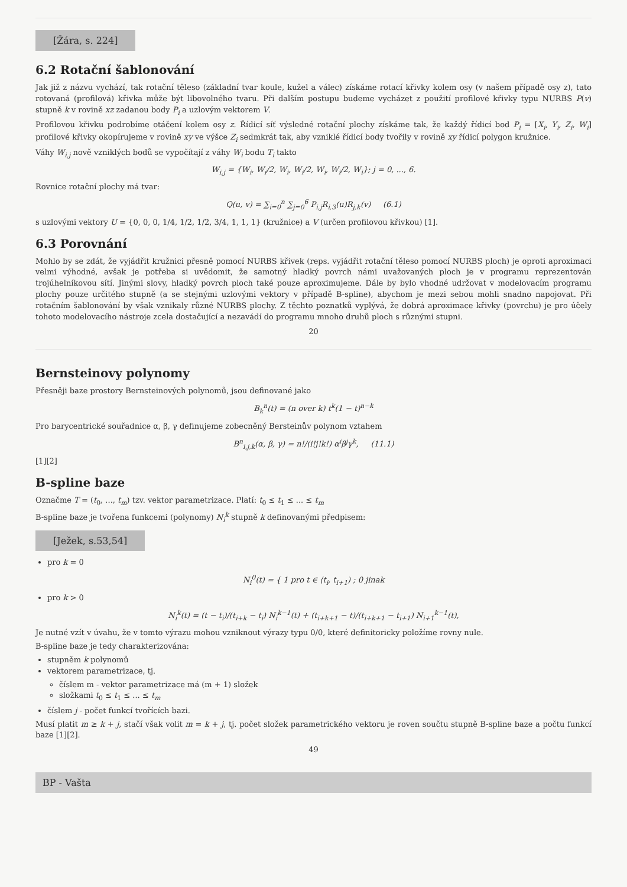[Žára, s. 224]
6.2 Rotační šablonování
Jak již z názvu vychází, tak rotační těleso (základní tvar koule, kužel a válec) získáme rotací křivky kolem osy (v našem případě osy z), tato rotovaná (profilová) křivka může být libovolného tvaru. Při dalším postupu budeme vycházet z použití profilové křivky typu NURBS P(v) stupně k v rovině xz zadanou body P<sub>i</sub> a uzlovým vektorem V.
Profilovou křivku podrobíme otáčení kolem osy z. Řídicí síť výsledné rotační plochy získáme tak, že každý řídicí bod P<sub>i</sub> = [X<sub>i</sub>, Y<sub>i</sub>, Z<sub>i</sub>, W<sub>i</sub>] profilové křivky okopírujeme v rovině xy ve výšce Z<sub>i</sub> sedmkrát tak, aby vzniklé řídicí body tvořily v rovině xy řídicí polygon kružnice.
Váhy W<sub>i,j</sub> nově vzniklých bodů se vypočítají z váhy W<sub>i</sub> bodu T<sub>i</sub> takto
W<sub>i,j</sub> = {W<sub>i</sub>, W<sub>i</sub>/2, W<sub>i</sub>, W<sub>i</sub>/2, W<sub>i</sub>, W<sub>i</sub>/2, W<sub>i</sub>}; j = 0, ..., 6.
Rovnice rotační plochy má tvar:
Q(u, v) = ∑<sub>i=0</sub><sup>n</sup> ∑<sub>j=0</sub><sup>6</sup> P<sub>i,j</sub>R<sub>i,3</sub>(u)R<sub>j,k</sub>(v) (6.1)
s uzlovými vektory U = {0, 0, 0, 1/4, 1/2, 1/2, 3/4, 1, 1, 1} (kružnice) a V (určen profilovou křivkou) [1].
6.3 Porovnání
Mohlo by se zdát, že vyjádřit kružnici přesně pomocí NURBS křivek (reps. vyjádřit rotační těleso pomocí NURBS ploch) je oproti aproximaci velmi výhodné, avšak je potřeba si uvědomit, že samotný hladký povrch námi uvažovaných ploch je v programu reprezentován trojúhelníkovou sítí. Jinými slovy, hladký povrch ploch také pouze aproximujeme. Dále by bylo vhodné udržovat v modelovacím programu plochy pouze určitého stupně (a se stejnými uzlovými vektory v případě B-spline), abychom je mezi sebou mohli snadno napojovat. Při rotačním šablonování by však vznikaly různé NURBS plochy. Z těchto poznatků vyplývá, že dobrá aproximace křivky (povrchu) je pro účely tohoto modelovacího nástroje zcela dostačující a nezavádí do programu mnoho druhů ploch s různými stupni.
20
Bernsteinovy polynomy
Přesněji baze prostory Bernsteinových polynomů, jsou definované jako
B<sub>k</sub><sup>n</sup>(t) = (n over k) t<sup>k</sup>(1 − t)<sup>n−k</sup>
Pro barycentrické souřadnice α, β, γ definujeme zobecněný Bersteinův polynom vztahem
B<sup>n</sup><sub>i,j,k</sub>(α, β, γ) = n!/(i!j!k!) α<sup>i</sup>β<sup>j</sup>γ<sup>k</sup>, (11.1)
[1][2]
B-spline baze
Označme T = (t<sub>0</sub>, ..., t<sub>m</sub>) tzv. vektor parametrizace. Platí: t<sub>0</sub> ≤ t<sub>1</sub> ≤ ... ≤ t<sub>m</sub>
B-spline baze je tvořena funkcemi (polynomy) N<sub>i</sub><sup>k</sup> stupně k definovanými předpisem:
[Ježek, s.53,54]
pro k = 0
N<sub>i</sub><sup>0</sup>(t) = { 1 pro t ∈ ⟨t<sub>i</sub>, t<sub>i+1</sub>) ; 0 jinak
pro k > 0
N<sub>i</sub><sup>k</sup>(t) = (t − t<sub>i</sub>)/(t<sub>i+k</sub> − t<sub>i</sub>) N<sub>i</sub><sup>k−1</sup>(t) + (t<sub>i+k+1</sub> − t)/(t<sub>i+k+1</sub> − t<sub>i+1</sub>) N<sub>i+1</sub><sup>k−1</sup>(t),
Je nutné vzít v úvahu, že v tomto výrazu mohou vzniknout výrazy typu 0/0, které definitoricky položíme rovny nule.
B-spline baze je tedy charakterizována:
stupněm k polynomů
vektorem parametrizace, tj.
číslem m - vektor parametrizace má (m + 1) složek
složkami t<sub>0</sub> ≤ t<sub>1</sub> ≤ ... ≤ t<sub>m</sub>
číslem j - počet funkcí tvořících bazi.
Musí platit m ≥ k + j, stačí však volit m = k + j, tj. počet složek parametrického vektoru je roven součtu stupně B-spline baze a počtu funkcí baze [1][2].
49
BP - Vašta